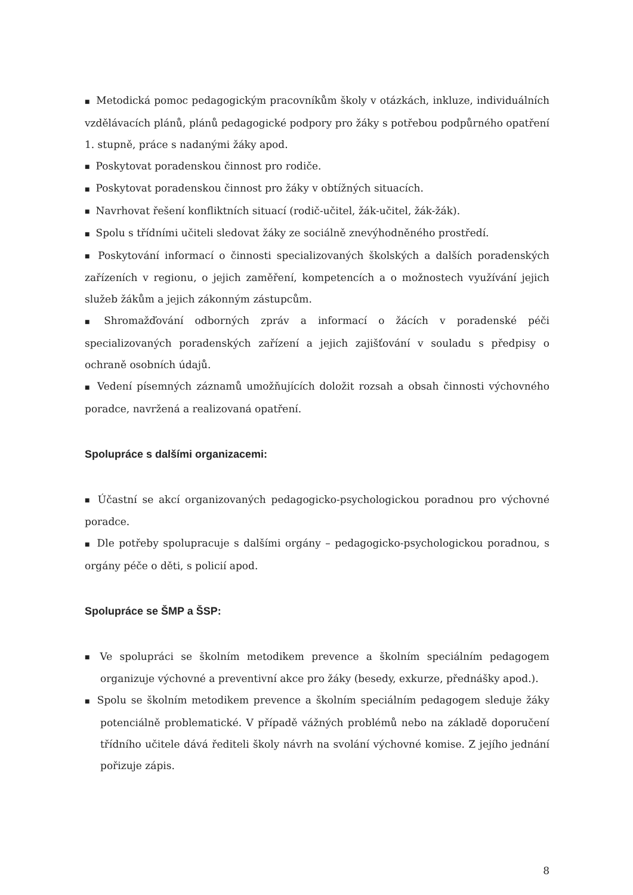■ Metodická pomoc pedagogickým pracovníkům školy v otázkách, inkluze, individuálních vzdělávacích plánů, plánů pedagogické podpory pro žáky s potřebou podpůrného opatření 1. stupně, práce s nadanými žáky apod.
■ Poskytovat poradenskou činnost pro rodiče.
■ Poskytovat poradenskou činnost pro žáky v obtížných situacích.
■ Navrhovat řešení konfliktních situací (rodič-učitel, žák-učitel, žák-žák).
■ Spolu s třídními učiteli sledovat žáky ze sociálně znevýhodněného prostředí.
■ Poskytování informací o činnosti specializovaných školských a dalších poradenských zařízeních v regionu, o jejich zaměření, kompetencích a o možnostech využívání jejich služeb žákům a jejich zákonným zástupcům.
■ Shromažďování odborných zpráv a informací o žácích v poradenské péči specializovaných poradenských zařízení a jejich zajišťování v souladu s předpisy o ochraně osobních údajů.
■ Vedení písemných záznamů umožňujících doložit rozsah a obsah činnosti výchovného poradce, navržená a realizovaná opatření.
Spolupráce s dalšími organizacemi:
■ Účastní se akcí organizovaných pedagogicko-psychologickou poradnou pro výchovné poradce.
■ Dle potřeby spolupracuje s dalšími orgány – pedagogicko-psychologickou poradnou, s orgány péče o děti, s policií apod.
Spolupráce se ŠMP a ŠSP:
■ Ve spolupráci se školním metodikem prevence a školním speciálním pedagogem organizuje výchovné a preventivní akce pro žáky (besedy, exkurze, přednášky apod.).
■ Spolu se školním metodikem prevence a školním speciálním pedagogem sleduje žáky potenciálně problematické. V případě vážných problémů nebo na základě doporučení třídního učitele dává řediteli školy návrh na svolání výchovné komise. Z jejího jednání pořizuje zápis.
8